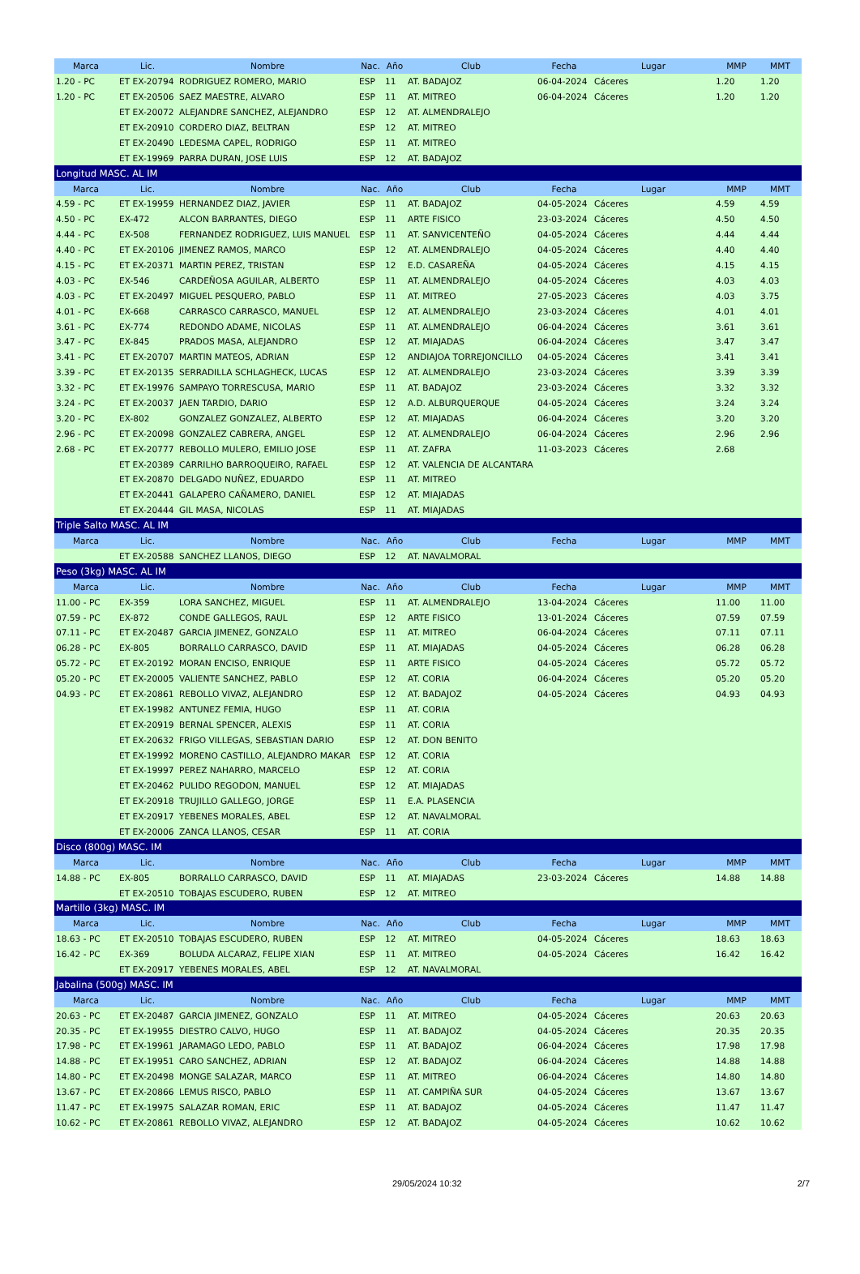| Marca | Lic. | Nombre | Nac. | Año | Club | Fecha | Lugar | MMP | MMT |
| --- | --- | --- | --- | --- | --- | --- | --- | --- | --- |
| 1.20 - PC | ET EX-20794 | RODRIGUEZ ROMERO, MARIO | ESP | 11 | AT. BADAJOZ | 06-04-2024 | Cáceres | 1.20 | 1.20 |
| 1.20 - PC | ET EX-20506 | SAEZ MAESTRE, ALVARO | ESP | 11 | AT. MITREO | 06-04-2024 | Cáceres | 1.20 | 1.20 |
| | ET EX-20072 | ALEJANDRE SANCHEZ, ALEJANDRO | ESP | 12 | AT. ALMENDRALEJO | | | | |
| | ET EX-20910 | CORDERO DIAZ, BELTRAN | ESP | 12 | AT. MITREO | | | | |
| | ET EX-20490 | LEDESMA CAPEL, RODRIGO | ESP | 11 | AT. MITREO | | | | |
| | ET EX-19969 | PARRA DURAN, JOSE LUIS | ESP | 12 | AT. BADAJOZ | | | | |
| Longitud MASC. AL IM | | | | | | | | | |
| Marca | Lic. | Nombre | Nac. | Año | Club | Fecha | Lugar | MMP | MMT |
| 4.59 - PC | ET EX-19959 | HERNANDEZ DIAZ, JAVIER | ESP | 11 | AT. BADAJOZ | 04-05-2024 | Cáceres | 4.59 | 4.59 |
| 4.50 - PC | EX-472 | ALCON BARRANTES, DIEGO | ESP | 11 | ARTE FISICO | 23-03-2024 | Cáceres | 4.50 | 4.50 |
| 4.44 - PC | EX-508 | FERNANDEZ RODRIGUEZ, LUIS MANUEL | ESP | 11 | AT. SANVICENTEÑO | 04-05-2024 | Cáceres | 4.44 | 4.44 |
| 4.40 - PC | ET EX-20106 | JIMENEZ RAMOS, MARCO | ESP | 12 | AT. ALMENDRALEJO | 04-05-2024 | Cáceres | 4.40 | 4.40 |
| 4.15 - PC | ET EX-20371 | MARTIN PEREZ, TRISTAN | ESP | 12 | E.D. CASAREÑA | 04-05-2024 | Cáceres | 4.15 | 4.15 |
| 4.03 - PC | EX-546 | CARDEÑOSA AGUILAR, ALBERTO | ESP | 11 | AT. ALMENDRALEJO | 04-05-2024 | Cáceres | 4.03 | 4.03 |
| 4.03 - PC | ET EX-20497 | MIGUEL PESQUERO, PABLO | ESP | 11 | AT. MITREO | 27-05-2023 | Cáceres | 4.03 | 3.75 |
| 4.01 - PC | EX-668 | CARRASCO CARRASCO, MANUEL | ESP | 12 | AT. ALMENDRALEJO | 23-03-2024 | Cáceres | 4.01 | 4.01 |
| 3.61 - PC | EX-774 | REDONDO ADAME, NICOLAS | ESP | 11 | AT. ALMENDRALEJO | 06-04-2024 | Cáceres | 3.61 | 3.61 |
| 3.47 - PC | EX-845 | PRADOS MASA, ALEJANDRO | ESP | 12 | AT. MIAJADAS | 06-04-2024 | Cáceres | 3.47 | 3.47 |
| 3.41 - PC | ET EX-20707 | MARTIN MATEOS, ADRIAN | ESP | 12 | ANDIAJOA TORREJONCILLO | 04-05-2024 | Cáceres | 3.41 | 3.41 |
| 3.39 - PC | ET EX-20135 | SERRADILLA SCHLAGHECK, LUCAS | ESP | 12 | AT. ALMENDRALEJO | 23-03-2024 | Cáceres | 3.39 | 3.39 |
| 3.32 - PC | ET EX-19976 | SAMPAYO TORRESCUSA, MARIO | ESP | 11 | AT. BADAJOZ | 23-03-2024 | Cáceres | 3.32 | 3.32 |
| 3.24 - PC | ET EX-20037 | JAEN TARDIO, DARIO | ESP | 12 | A.D. ALBURQUERQUE | 04-05-2024 | Cáceres | 3.24 | 3.24 |
| 3.20 - PC | EX-802 | GONZALEZ GONZALEZ, ALBERTO | ESP | 12 | AT. MIAJADAS | 06-04-2024 | Cáceres | 3.20 | 3.20 |
| 2.96 - PC | ET EX-20098 | GONZALEZ CABRERA, ANGEL | ESP | 12 | AT. ALMENDRALEJO | 06-04-2024 | Cáceres | 2.96 | 2.96 |
| 2.68 - PC | ET EX-20777 | REBOLLO MULERO, EMILIO JOSE | ESP | 11 | AT. ZAFRA | 11-03-2023 | Cáceres | 2.68 | |
| | ET EX-20389 | CARRILHO BARROQUEIRO, RAFAEL | ESP | 12 | AT. VALENCIA DE ALCANTARA | | | | |
| | ET EX-20870 | DELGADO NUÑEZ, EDUARDO | ESP | 11 | AT. MITREO | | | | |
| | ET EX-20441 | GALAPERO CAÑAMERO, DANIEL | ESP | 12 | AT. MIAJADAS | | | | |
| | ET EX-20444 | GIL MASA, NICOLAS | ESP | 11 | AT. MIAJADAS | | | | |
| Triple Salto MASC. AL IM | | | | | | | | | |
| Marca | Lic. | Nombre | Nac. | Año | Club | Fecha | Lugar | MMP | MMT |
| | ET EX-20588 | SANCHEZ LLANOS, DIEGO | ESP | 12 | AT. NAVALMORAL | | | | |
| Peso (3kg) MASC. AL IM | | | | | | | | | |
| Marca | Lic. | Nombre | Nac. | Año | Club | Fecha | Lugar | MMP | MMT |
| 11.00 - PC | EX-359 | LORA SANCHEZ, MIGUEL | ESP | 11 | AT. ALMENDRALEJO | 13-04-2024 | Cáceres | 11.00 | 11.00 |
| 07.59 - PC | EX-872 | CONDE GALLEGOS, RAUL | ESP | 12 | ARTE FISICO | 13-01-2024 | Cáceres | 07.59 | 07.59 |
| 07.11 - PC | ET EX-20487 | GARCIA JIMENEZ, GONZALO | ESP | 11 | AT. MITREO | 06-04-2024 | Cáceres | 07.11 | 07.11 |
| 06.28 - PC | EX-805 | BORRALLO CARRASCO, DAVID | ESP | 11 | AT. MIAJADAS | 04-05-2024 | Cáceres | 06.28 | 06.28 |
| 05.72 - PC | ET EX-20192 | MORAN ENCISO, ENRIQUE | ESP | 11 | ARTE FISICO | 04-05-2024 | Cáceres | 05.72 | 05.72 |
| 05.20 - PC | ET EX-20005 | VALIENTE SANCHEZ, PABLO | ESP | 12 | AT. CORIA | 06-04-2024 | Cáceres | 05.20 | 05.20 |
| 04.93 - PC | ET EX-20861 | REBOLLO VIVAZ, ALEJANDRO | ESP | 12 | AT. BADAJOZ | 04-05-2024 | Cáceres | 04.93 | 04.93 |
| | ET EX-19982 | ANTUNEZ FEMIA, HUGO | ESP | 11 | AT. CORIA | | | | |
| | ET EX-20919 | BERNAL SPENCER, ALEXIS | ESP | 11 | AT. CORIA | | | | |
| | ET EX-20632 | FRIGO VILLEGAS, SEBASTIAN DARIO | ESP | 12 | AT. DON BENITO | | | | |
| | ET EX-19992 | MORENO CASTILLO, ALEJANDRO MAKAR | ESP | 12 | AT. CORIA | | | | |
| | ET EX-19997 | PEREZ NAHARRO, MARCELO | ESP | 12 | AT. CORIA | | | | |
| | ET EX-20462 | PULIDO REGODON, MANUEL | ESP | 12 | AT. MIAJADAS | | | | |
| | ET EX-20918 | TRUJILLO GALLEGO, JORGE | ESP | 11 | E.A. PLASENCIA | | | | |
| | ET EX-20917 | YEBENES MORALES, ABEL | ESP | 12 | AT. NAVALMORAL | | | | |
| | ET EX-20006 | ZANCA LLANOS, CESAR | ESP | 11 | AT. CORIA | | | | |
| Disco (800g) MASC. IM | | | | | | | | | |
| Marca | Lic. | Nombre | Nac. | Año | Club | Fecha | Lugar | MMP | MMT |
| 14.88 - PC | EX-805 | BORRALLO CARRASCO, DAVID | ESP | 11 | AT. MIAJADAS | 23-03-2024 | Cáceres | 14.88 | 14.88 |
| | ET EX-20510 | TOBAJAS ESCUDERO, RUBEN | ESP | 12 | AT. MITREO | | | | |
| Martillo (3kg) MASC. IM | | | | | | | | | |
| Marca | Lic. | Nombre | Nac. | Año | Club | Fecha | Lugar | MMP | MMT |
| 18.63 - PC | ET EX-20510 | TOBAJAS ESCUDERO, RUBEN | ESP | 12 | AT. MITREO | 04-05-2024 | Cáceres | 18.63 | 18.63 |
| 16.42 - PC | EX-369 | BOLUDA ALCARAZ, FELIPE XIAN | ESP | 11 | AT. MITREO | 04-05-2024 | Cáceres | 16.42 | 16.42 |
| | ET EX-20917 | YEBENES MORALES, ABEL | ESP | 12 | AT. NAVALMORAL | | | | |
| Jabalina (500g) MASC. IM | | | | | | | | | |
| Marca | Lic. | Nombre | Nac. | Año | Club | Fecha | Lugar | MMP | MMT |
| 20.63 - PC | ET EX-20487 | GARCIA JIMENEZ, GONZALO | ESP | 11 | AT. MITREO | 04-05-2024 | Cáceres | 20.63 | 20.63 |
| 20.35 - PC | ET EX-19955 | DIESTRO CALVO, HUGO | ESP | 11 | AT. BADAJOZ | 04-05-2024 | Cáceres | 20.35 | 20.35 |
| 17.98 - PC | ET EX-19961 | JARAMAGO LEDO, PABLO | ESP | 11 | AT. BADAJOZ | 06-04-2024 | Cáceres | 17.98 | 17.98 |
| 14.88 - PC | ET EX-19951 | CARO SANCHEZ, ADRIAN | ESP | 12 | AT. BADAJOZ | 06-04-2024 | Cáceres | 14.88 | 14.88 |
| 14.80 - PC | ET EX-20498 | MONGE SALAZAR, MARCO | ESP | 11 | AT. MITREO | 06-04-2024 | Cáceres | 14.80 | 14.80 |
| 13.67 - PC | ET EX-20866 | LEMUS RISCO, PABLO | ESP | 11 | AT. CAMPIÑA SUR | 04-05-2024 | Cáceres | 13.67 | 13.67 |
| 11.47 - PC | ET EX-19975 | SALAZAR ROMAN, ERIC | ESP | 11 | AT. BADAJOZ | 04-05-2024 | Cáceres | 11.47 | 11.47 |
| 10.62 - PC | ET EX-20861 | REBOLLO VIVAZ, ALEJANDRO | ESP | 12 | AT. BADAJOZ | 04-05-2024 | Cáceres | 10.62 | 10.62 |
29/05/2024 10:32 2/7